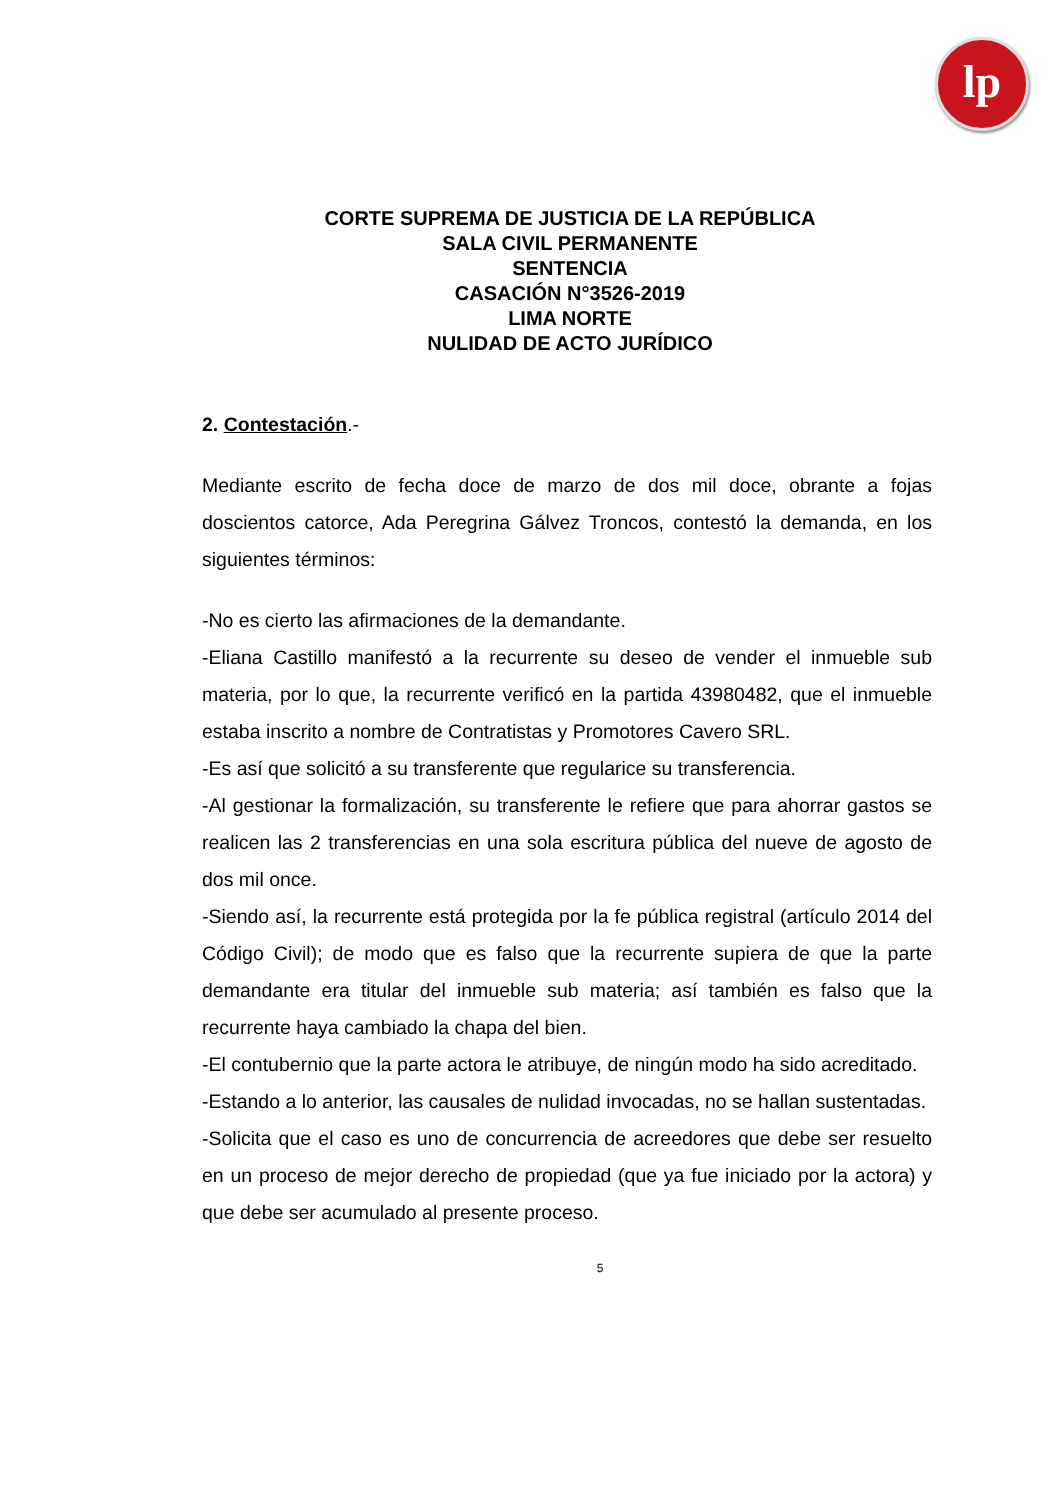lp
CORTE SUPREMA DE JUSTICIA DE LA REPÚBLICA
SALA CIVIL PERMANENTE
SENTENCIA
CASACIÓN N°3526-2019
LIMA NORTE
NULIDAD DE ACTO JURÍDICO
2. Contestación.-
Mediante escrito de fecha doce de marzo de dos mil doce, obrante a fojas doscientos catorce, Ada Peregrina Gálvez Troncos, contestó la demanda, en los siguientes términos:
-No es cierto las afirmaciones de la demandante.
-Eliana Castillo manifestó a la recurrente su deseo de vender el inmueble sub materia, por lo que, la recurrente verificó en la partida 43980482, que el inmueble estaba inscrito a nombre de Contratistas y Promotores Cavero SRL.
-Es así que solicitó a su transferente que regularice su transferencia.
-Al gestionar la formalización, su transferente le refiere que para ahorrar gastos se realicen las 2 transferencias en una sola escritura pública del nueve de agosto de dos mil once.
-Siendo así, la recurrente está protegida por la fe pública registral (artículo 2014 del Código Civil); de modo que es falso que la recurrente supiera de que la parte demandante era titular del inmueble sub materia; así también es falso que la recurrente haya cambiado la chapa del bien.
-El contubernio que la parte actora le atribuye, de ningún modo ha sido acreditado.
-Estando a lo anterior, las causales de nulidad invocadas, no se hallan sustentadas.
-Solicita que el caso es uno de concurrencia de acreedores que debe ser resuelto en un proceso de mejor derecho de propiedad (que ya fue iniciado por la actora) y que debe ser acumulado al presente proceso.
5